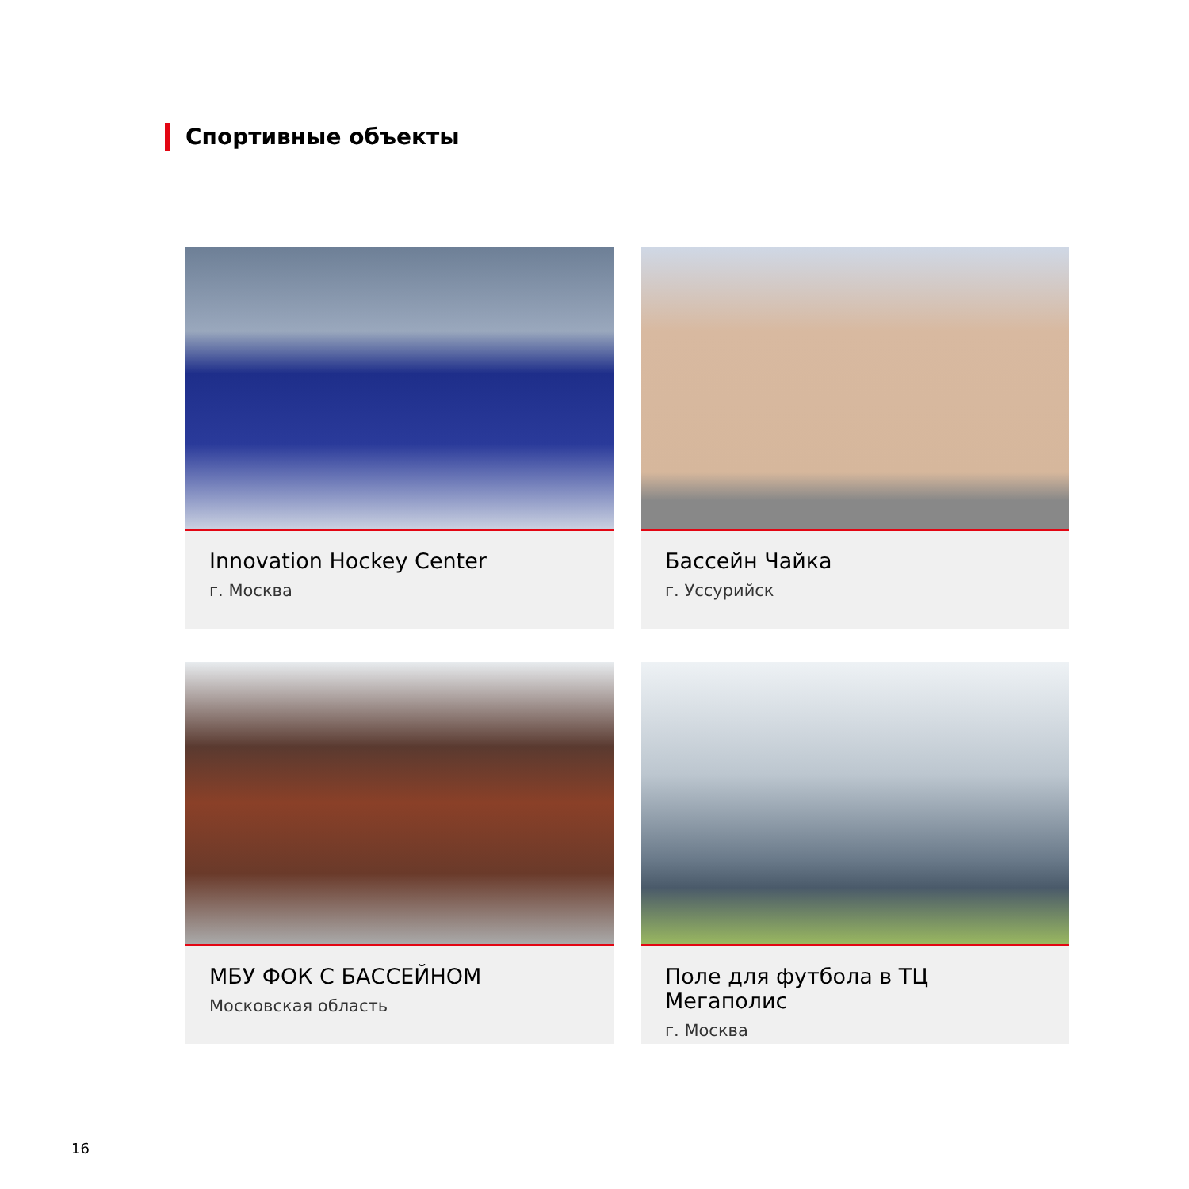Спортивные объекты
Innovation Hockey Center
г. Москва
Бассейн Чайка
г. Уссурийск
МБУ ФОК С БАССЕЙНОМ
Московская область
Поле для футбола в ТЦ Мегаполис
г. Москва
16